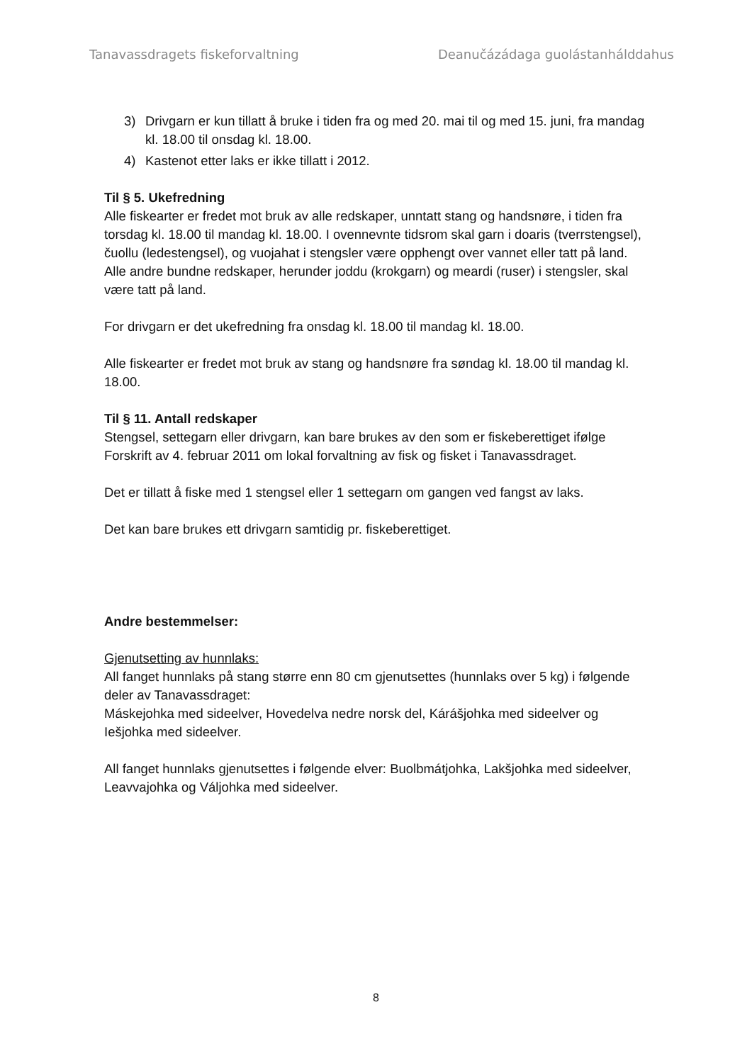Tanavassdragets fiskeforvaltning Deanučázádaga guolástanhálddahus
3) Drivgarn er kun tillatt å bruke i tiden fra og med 20. mai til og med 15. juni, fra mandag kl. 18.00 til onsdag kl. 18.00.
4) Kastenot etter laks er ikke tillatt i 2012.
Til § 5. Ukefredning
Alle fiskearter er fredet mot bruk av alle redskaper, unntatt stang og handsnøre, i tiden fra torsdag kl. 18.00 til mandag kl. 18.00. I ovennevnte tidsrom skal garn i doaris (tverrstengsel), čuollu (ledestengsel), og vuojahat i stengsler være opphengt over vannet eller tatt på land. Alle andre bundne redskaper, herunder joddu (krokgarn) og meardi (ruser) i stengsler, skal være tatt på land.
For drivgarn er det ukefredning fra onsdag kl. 18.00 til mandag kl. 18.00.
Alle fiskearter er fredet mot bruk av stang og handsnøre fra søndag kl. 18.00 til mandag kl. 18.00.
Til § 11. Antall redskaper
Stengsel, settegarn eller drivgarn, kan bare brukes av den som er fiskeberettiget ifølge Forskrift av 4. februar 2011 om lokal forvaltning av fisk og fisket i Tanavassdraget.
Det er tillatt å fiske med 1 stengsel eller 1 settegarn om gangen ved fangst av laks.
Det kan bare brukes ett drivgarn samtidig pr. fiskeberettiget.
Andre bestemmelser:
Gjenutsetting av hunnlaks:
All fanget hunnlaks på stang større enn 80 cm gjenutsettes (hunnlaks over 5 kg) i følgende deler av Tanavassdraget:
Máskejohka med sideelver, Hovedelva nedre norsk del, Kárášjohka med sideelver og Iešjohka med sideelver.
All fanget hunnlaks gjenutsettes i følgende elver: Buolbmátjohka, Lakšjohka med sideelver, Leavvajohka og Váljohka med sideelver.
8